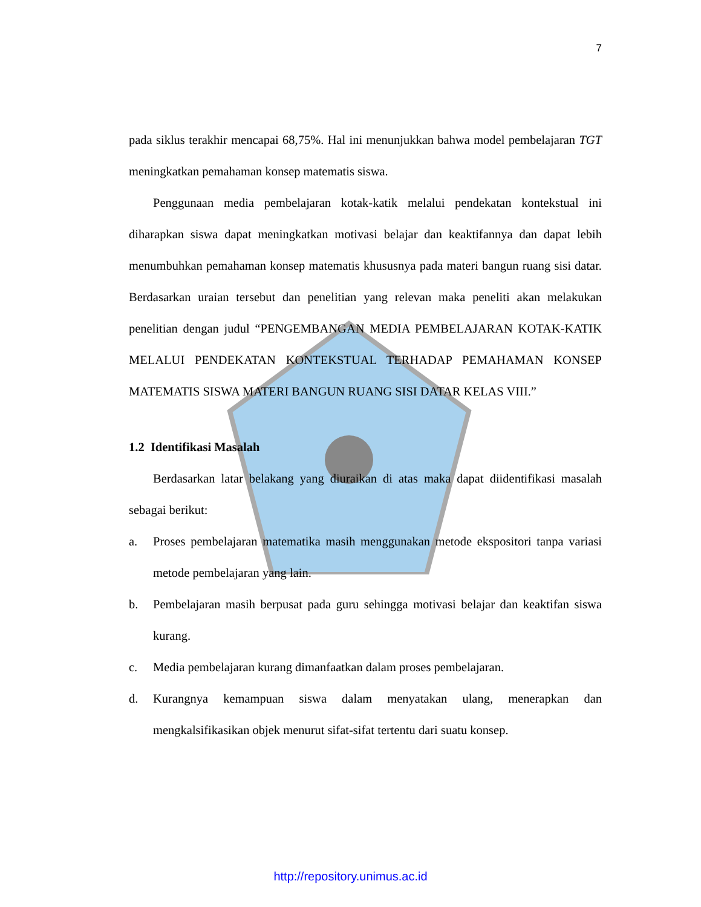7
pada siklus terakhir mencapai 68,75%. Hal ini menunjukkan bahwa model pembelajaran TGT meningkatkan pemahaman konsep matematis siswa.
Penggunaan media pembelajaran kotak-katik melalui pendekatan kontekstual ini diharapkan siswa dapat meningkatkan motivasi belajar dan keaktifannya dan dapat lebih menumbuhkan pemahaman konsep matematis khususnya pada materi bangun ruang sisi datar. Berdasarkan uraian tersebut dan penelitian yang relevan maka peneliti akan melakukan penelitian dengan judul “PENGEMBANGAN MEDIA PEMBELAJARAN KOTAK-KATIK MELALUI PENDEKATAN KONTEKSTUAL TERHADAP PEMAHAMAN KONSEP MATEMATIS SISWA MATERI BANGUN RUANG SISI DATAR KELAS VIII.”
1.2 Identifikasi Masalah
Berdasarkan latar belakang yang diuraikan di atas maka dapat diidentifikasi masalah sebagai berikut:
a. Proses pembelajaran matematika masih menggunakan metode ekspositori tanpa variasi metode pembelajaran yang lain.
b. Pembelajaran masih berpusat pada guru sehingga motivasi belajar dan keaktifan siswa kurang.
c. Media pembelajaran kurang dimanfaatkan dalam proses pembelajaran.
d. Kurangnya kemampuan siswa dalam menyatakan ulang, menerapkan dan mengkalsifikasikan objek menurut sifat-sifat tertentu dari suatu konsep.
http://repository.unimus.ac.id